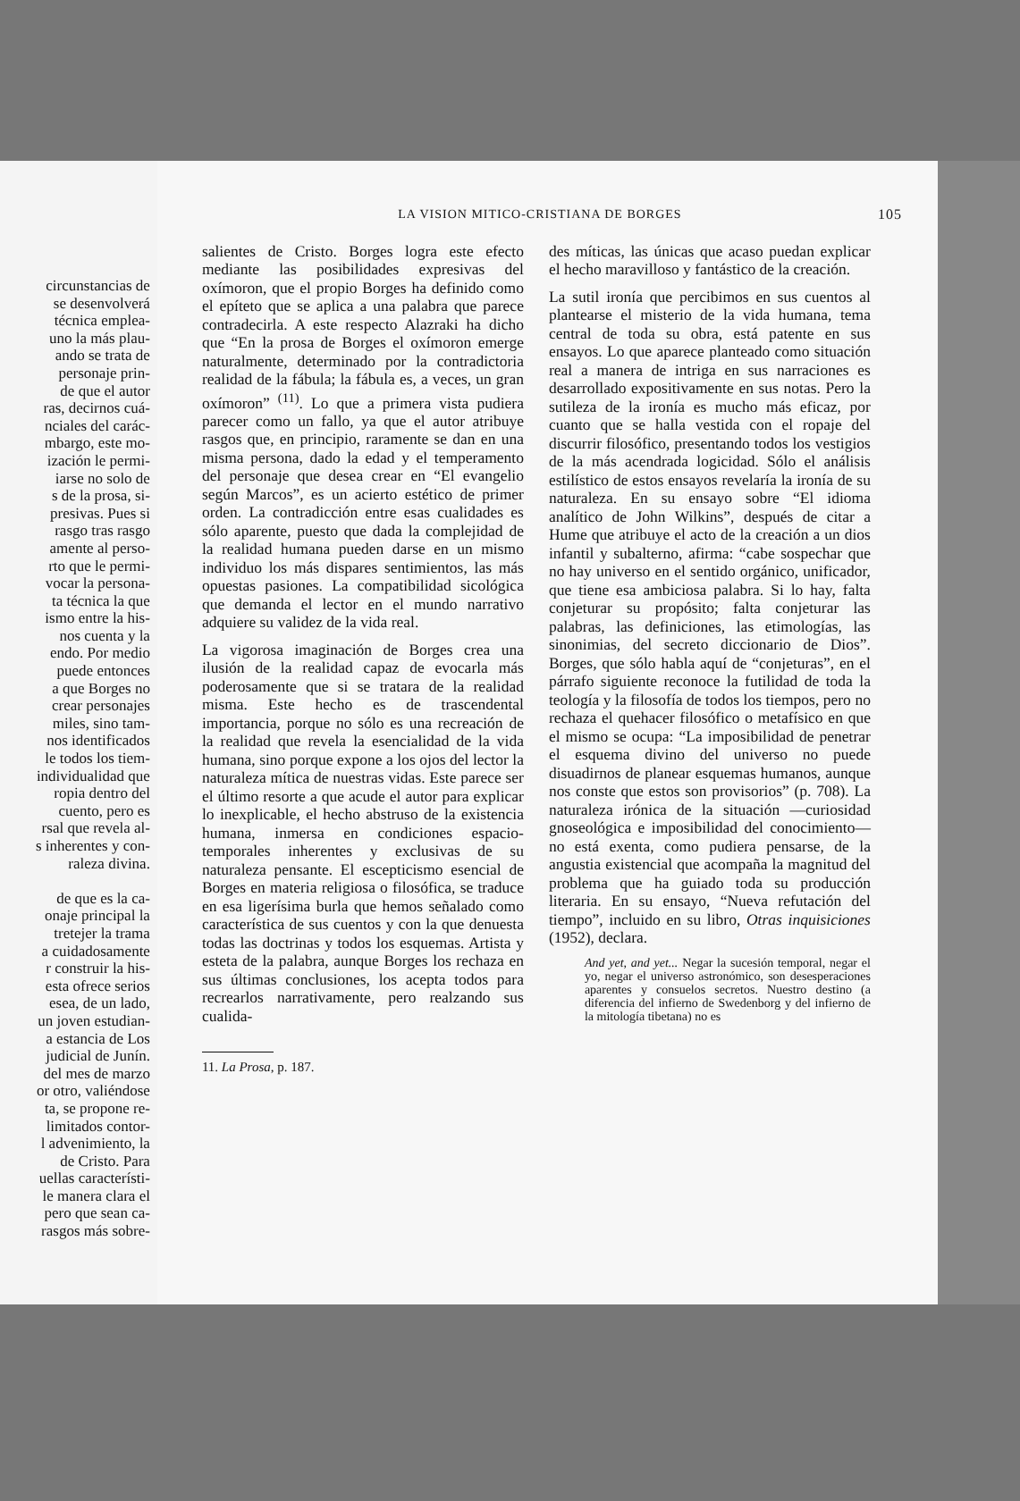circunstancias de
se desenvolverá
técnica emplea-
uno la más plau-
ando se trata de
personaje prin-
de que el autor
ras, decirnos cuá-
nciales del carác-
mbargo, este mo-
ización le permi-
iarse no solo de
s de la prosa, si-
presivas. Pues si
rasgo tras rasgo
amente al perso-
rto que le permi-
vocar la persona-
ta técnica la que
ismo entre la his-
nos cuenta y la
endo. Por medio
puede entonces
a que Borges no
crear personajes
miles, sino tam-
nos identificados
le todos los tiem-
individualidad que
ropia dentro del
cuento, pero es
rsal que revela al-
s inherentes y con-
raleza divina.
de que es la ca-
onaje principal la
tretejer la trama
a cuidadosamente
r construir la his-
esta ofrece serios
esea, de un lado,
un joven estudian-
a estancia de Los
judicial de Junín.
del mes de marzo
or otro, valiéndose
ta, se propone re-
limitados contor-
l advenimiento, la
de Cristo. Para
uellas característi-
le manera clara el
pero que sean ca-
rasgos más sobre-
LA VISION MITICO-CRISTIANA DE BORGES 105
salientes de Cristo. Borges logra este efecto mediante las posibilidades expresivas del oxímoron, que el propio Borges ha definido como el epíteto que se aplica a una palabra que parece contradecirla. A este respecto Alazraki ha dicho que “En la prosa de Borges el oxímoron emerge naturalmente, determinado por la contradictoria realidad de la fábula; la fábula es, a veces, un gran oxímoron” <sup>(11)</sup>. Lo que a primera vista pudiera parecer como un fallo, ya que el autor atribuye rasgos que, en principio, raramente se dan en una misma persona, dado la edad y el temperamento del personaje que desea crear en “El evangelio según Marcos”, es un acierto estético de primer orden. La contradicción entre esas cualidades es sólo aparente, puesto que dada la complejidad de la realidad humana pueden darse en un mismo individuo los más dispares sentimientos, las más opuestas pasiones. La compatibilidad sicológica que demanda el lector en el mundo narrativo adquiere su validez de la vida real.
La vigorosa imaginación de Borges crea una ilusión de la realidad capaz de evocarla más poderosamente que si se tratara de la realidad misma. Este hecho es de trascendental importancia, porque no sólo es una recreación de la realidad que revela la esencialidad de la vida humana, sino porque expone a los ojos del lector la naturaleza mítica de nuestras vidas. Este parece ser el último resorte a que acude el autor para explicar lo inexplicable, el hecho abstruso de la existencia humana, inmersa en condiciones espacio-temporales inherentes y exclusivas de su naturaleza pensante. El escepticismo esencial de Borges en materia religiosa o filosófica, se traduce en esa ligerísima burla que hemos señalado como característica de sus cuentos y con la que denuesta todas las doctrinas y todos los esquemas. Artista y esteta de la palabra, aunque Borges los rechaza en sus últimas conclusiones, los acepta todos para recrearlos narrativamente, pero realzando sus cualida-
11. La Prosa, p. 187.
des míticas, las únicas que acaso puedan explicar el hecho maravilloso y fantástico de la creación.
La sutil ironía que percibimos en sus cuentos al plantearse el misterio de la vida humana, tema central de toda su obra, está patente en sus ensayos. Lo que aparece planteado como situación real a manera de intriga en sus narraciones es desarrollado expositivamente en sus notas. Pero la sutileza de la ironía es mucho más eficaz, por cuanto que se halla vestida con el ropaje del discurrir filosófico, presentando todos los vestigios de la más acendrada logicidad. Sólo el análisis estilístico de estos ensayos revelaría la ironía de su naturaleza. En su ensayo sobre “El idioma analítico de John Wilkins”, después de citar a Hume que atribuye el acto de la creación a un dios infantil y subalterno, afirma: “cabe sospechar que no hay universo en el sentido orgánico, unificador, que tiene esa ambiciosa palabra. Si lo hay, falta conjeturar su propósito; falta conjeturar las palabras, las definiciones, las etimologías, las sinonimias, del secreto diccionario de Dios”. Borges, que sólo habla aquí de “conjeturas”, en el párrafo siguiente reconoce la futilidad de toda la teología y la filosofía de todos los tiempos, pero no rechaza el quehacer filosófico o metafísico en que el mismo se ocupa: “La imposibilidad de penetrar el esquema divino del universo no puede disuadirnos de planear esquemas humanos, aunque nos conste que estos son provisorios” (p. 708). La naturaleza irónica de la situación —curiosidad gnoseológica e imposibilidad del conocimiento— no está exenta, como pudiera pensarse, de la angustia existencial que acompaña la magnitud del problema que ha guiado toda su producción literaria. En su ensayo, “Nueva refutación del tiempo”, incluido en su libro, Otras inquisiciones (1952), declara.
And yet, and yet... Negar la sucesión temporal, negar el yo, negar el universo astronómico, son desesperaciones aparentes y consuelos secretos. Nuestro destino (a diferencia del infierno de Swedenborg y del infierno de la mitología tibetana) no es